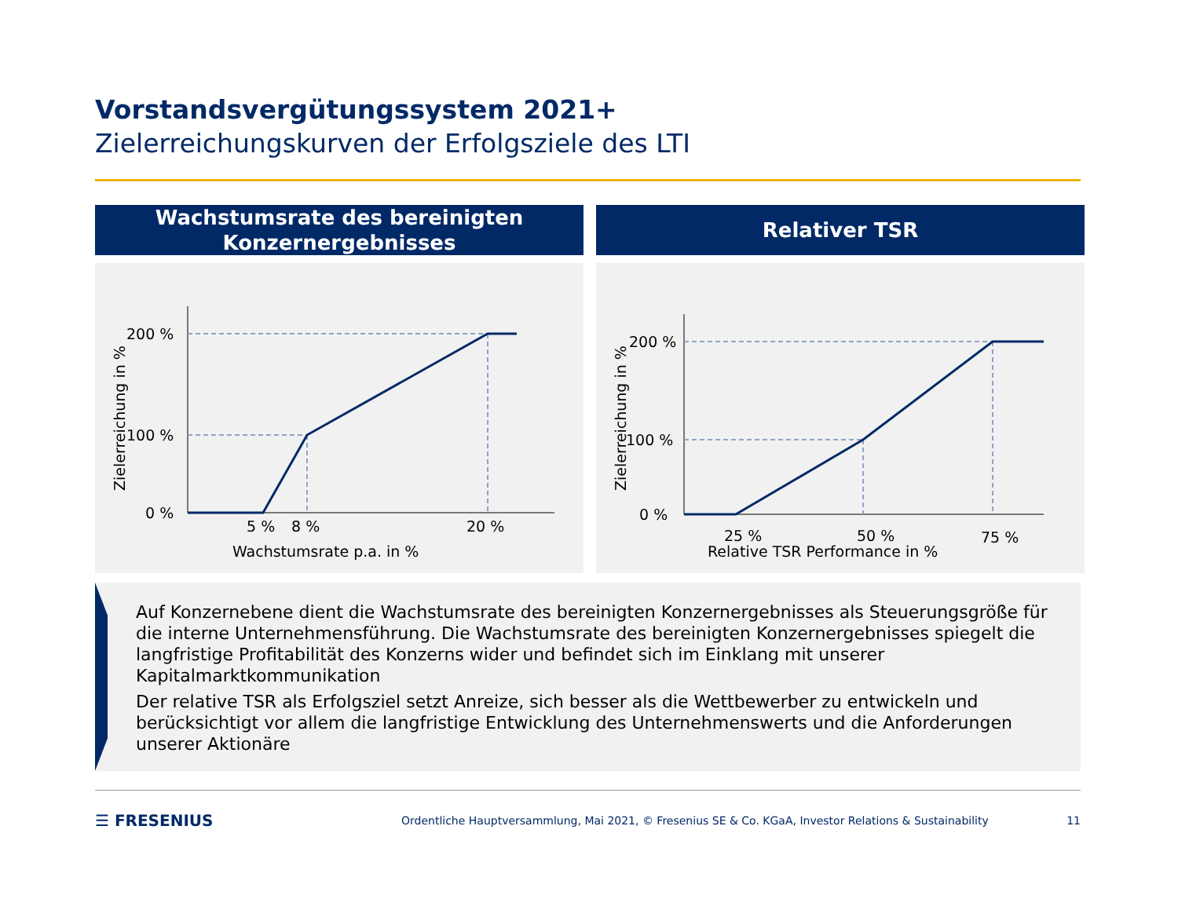Vorstandsvergütungssystem 2021+
Zielerreichungskurven der Erfolgsziele des LTI
Wachstumsrate des bereinigten
Konzernergebnisses
200 %
100 %
0 %
5 %
8 %
20 %
Wachstumsrate p.a. in %
Zielerreichung in %
Relativer TSR
200 %
100 %
0 %
25 %
50 %
75 %
Relative TSR Performance in %
Zielerreichung in %
Auf Konzernebene dient die Wachstumsrate des bereinigten Konzernergebnisses als Steuerungsgröße für die interne Unternehmensführung. Die Wachstumsrate des bereinigten Konzernergebnisses spiegelt die langfristige Profitabilität des Konzerns wider und befindet sich im Einklang mit unserer Kapitalmarktkommunikation
Der relative TSR als Erfolgsziel setzt Anreize, sich besser als die Wettbewerber zu entwickeln und berücksichtigt vor allem die langfristige Entwicklung des Unternehmenswerts und die Anforderungen unserer Aktionäre
☰ FRESENIUS Ordentliche Hauptversammlung, Mai 2021, © Fresenius SE & Co. KGaA, Investor Relations & Sustainability 11